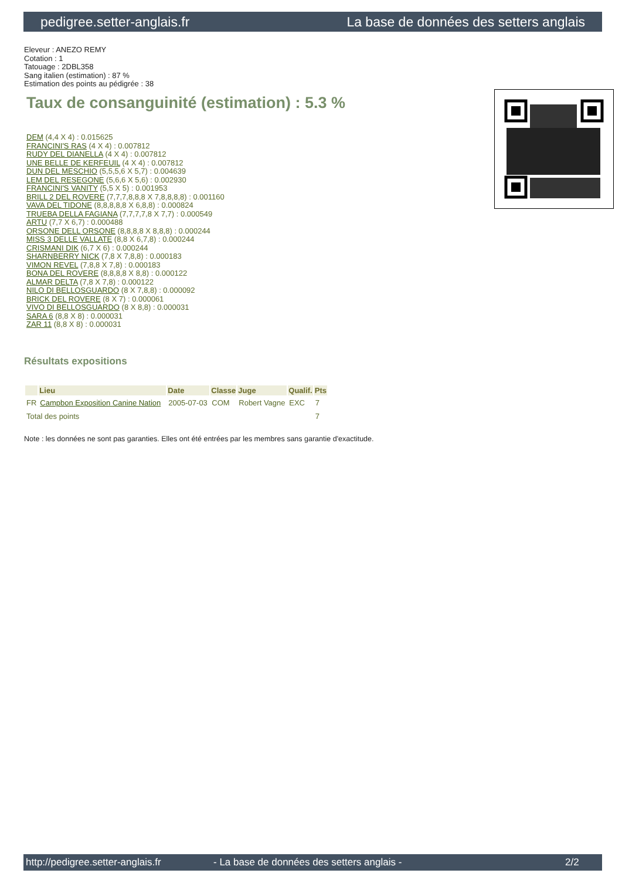pedigree.setter-anglais.fr La base de données des setters anglais
Eleveur : ANEZO REMY
Cotation : 1
Tatouage : 2DBL358
Sang italien (estimation) : 87 %
Estimation des points au pédigrée : 38
Taux de consanguinité (estimation) : 5.3 %
DEM (4,4 X 4) : 0.015625
FRANCINI'S RAS (4 X 4) : 0.007812
RUDY DEL DIANELLA (4 X 4) : 0.007812
UNE BELLE DE KERFEUIL (4 X 4) : 0.007812
DUN DEL MESCHIO (5,5,5,6 X 5,7) : 0.004639
LEM DEL RESEGONE (5,6,6 X 5,6) : 0.002930
FRANCINI'S VANITY (5,5 X 5) : 0.001953
BRILL 2 DEL ROVERE (7,7,7,8,8,8 X 7,8,8,8,8) : 0.001160
VAVA DEL TIDONE (8,8,8,8,8 X 6,8,8) : 0.000824
TRUEBA DELLA FAGIANA (7,7,7,7,8 X 7,7) : 0.000549
ARTU (7,7 X 6,7) : 0.000488
ORSONE DELL ORSONE (8,8,8,8 X 8,8,8) : 0.000244
MISS 3 DELLE VALLATE (8,8 X 6,7,8) : 0.000244
CRISMANI DIK (6,7 X 6) : 0.000244
SHARNBERRY NICK (7,8 X 7,8,8) : 0.000183
VIMON REVEL (7,8,8 X 7,8) : 0.000183
BONA DEL ROVERE (8,8,8,8 X 8,8) : 0.000122
ALMAR DELTA (7,8 X 7,8) : 0.000122
NILO DI BELLOSGUARDO (8 X 7,8,8) : 0.000092
BRICK DEL ROVERE (8 X 7) : 0.000061
VIVO DI BELLOSGUARDO (8 X 8,8) : 0.000031
SARA 6 (8,8 X 8) : 0.000031
ZAR 11 (8,8 X 8) : 0.000031
Résultats expositions
| | Lieu | Date | Classe | Juge | Qualif. | Pts |
| --- | --- | --- | --- | --- | --- | --- |
| FR | Campbon Exposition Canine Nation | 2005-07-03 | COM | Robert Vagne | EXC | 7 |
| Total des points | | | | | | 7 |
Note : les données ne sont pas garanties. Elles ont été entrées par les membres sans garantie d'exactitude.
http://pedigree.setter-anglais.fr - La base de données des setters anglais - 2/2